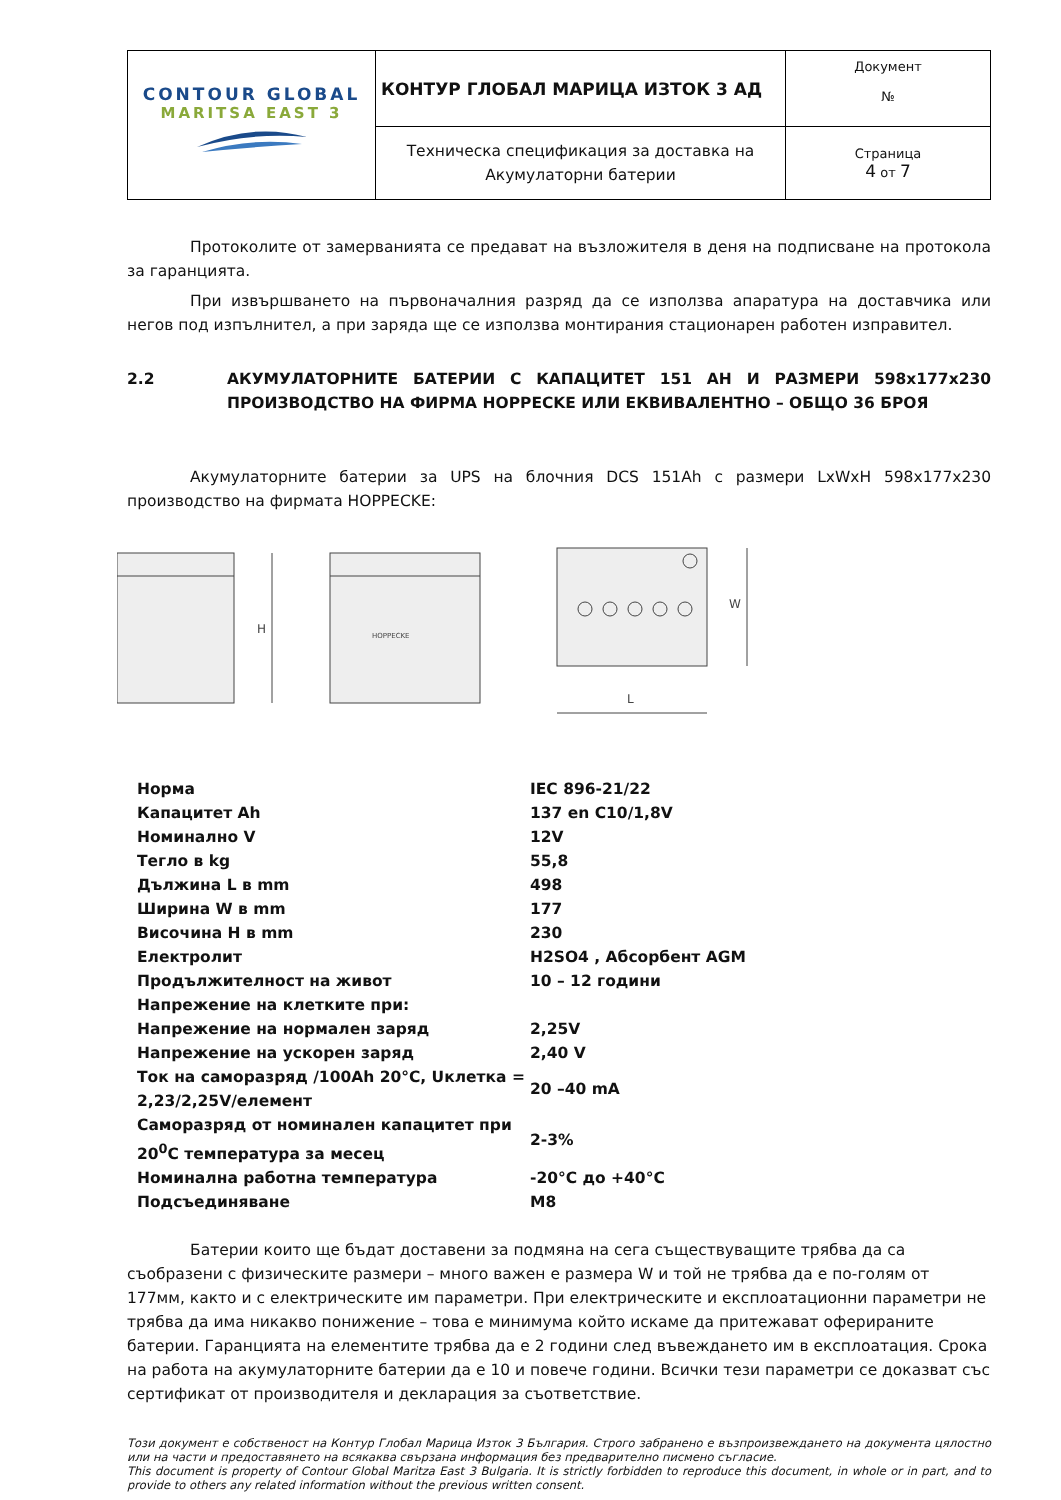| CONTOUR GLOBAL MARITSA EAST 3 | КОНТУР ГЛОБАЛ МАРИЦА ИЗТОК 3 АД | Документ № |
| | Техническа спецификация за доставка на Акумулаторни батерии | Страница 4 от 7 |
Протоколите от замерванията се предават на възложителя в деня на подписване на протокола за гаранцията.
При извършването на първоначалния разряд да се използва апаратура на доставчика или негов под изпълнител, а при заряда ще се използва монтирания стационарен работен изправител.
2.2 АКУМУЛАТОРНИТЕ БАТЕРИИ С КАПАЦИТЕТ 151 АН И РАЗМЕРИ 598x177x230 ПРОИЗВОДСТВО НА ФИРМА HOPPECKE ИЛИ ЕКВИВАЛЕНТНО – ОБЩО 36 БРОЯ
Акумулаторните батерии за UPS на блочния DCS 151Ah с размери LxWxH 598x177x230 производство на фирмата HOPPECKE:
H
HOPPECKE
L
W
| Норма | IEC 896-21/22 |
| Капацитет Ah | 137 en C10/1,8V |
| Номинално V | 12V |
| Тегло в kg | 55,8 |
| Дължина L в mm | 498 |
| Ширина W в mm | 177 |
| Височина H в mm | 230 |
| Електролит | H2SO4 , Абсорбент AGM |
| Продължителност на живот | 10 – 12 години |
| Напрежение на клетките при: | |
| Напрежение на нормален заряд | 2,25V |
| Напрежение на ускорен заряд | 2,40 V |
| Ток на саморазряд /100Ah 20°C, Uклетка = 2,23/2,25V/елемент | 20 –40 mA |
| Саморазряд от номинален капацитет при 20<sup>0</sup>C температура за месец | 2-3% |
| Номинална работна температура | -20°C до +40°C |
| Подсъединяване | M8 |
Батерии които ще бъдат доставени за подмяна на сега съществуващите трябва да са съобразени с физическите размери – много важен е размера W и той не трябва да е по-голям от 177мм, както и с електрическите им параметри. При електрическите и експлоатационни параметри не трябва да има никакво понижение – това е минимума който искаме да притежават офериpаните батерии. Гаранцията на елементите трябва да е 2 години след въвеждането им в експлоатация. Срока на работа на акумулаторните батерии да е 10 и повече години. Всички тези параметри се доказват със сертификат от производителя и декларация за съответствие.
Този документ е собственост на Контур Глобал Марица Изток 3 България. Строго забранено е възпроизвеждането на документа цялостно или на части и предоставянето на всякаква свързана информация без предварително писмено съгласие.
This document is property of Contour Global Maritza East 3 Bulgaria. It is strictly forbidden to reproduce this document, in whole or in part, and to provide to others any related information without the previous written consent.